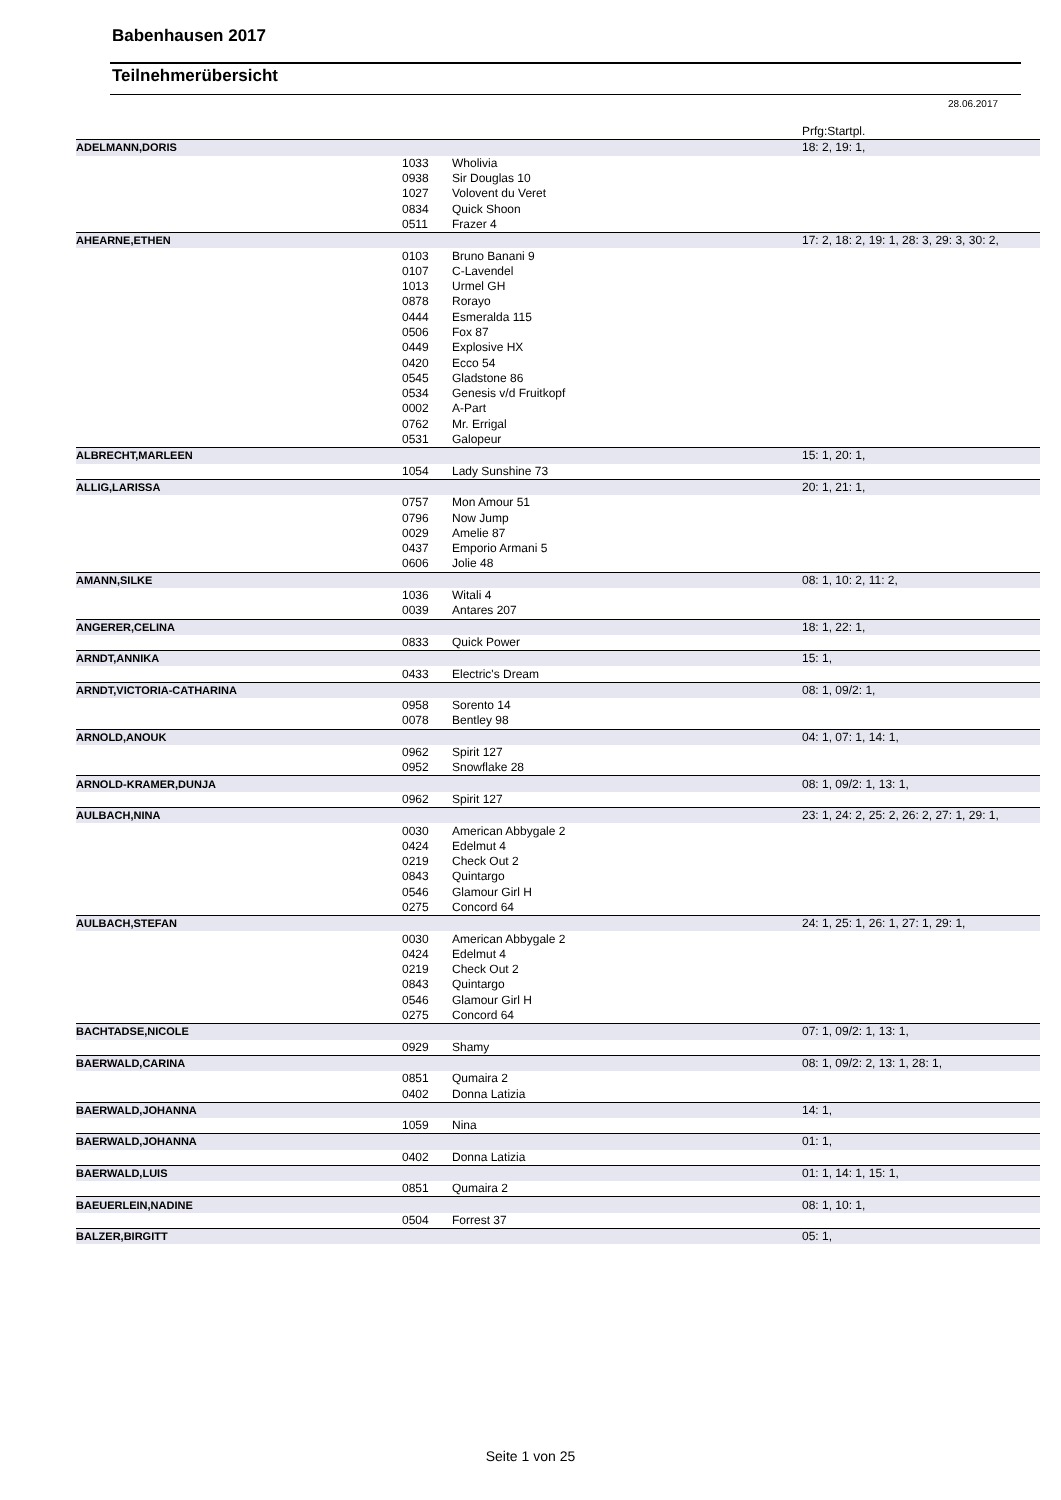Babenhausen 2017
Teilnehmerübersicht
28.06.2017
| | | | Prfg:Startpl. |
| ADELMANN,DORIS | | | 18: 2, 19: 1, |
| | 1033 | Wholivia | |
| | 0938 | Sir Douglas 10 | |
| | 1027 | Volovent du Veret | |
| | 0834 | Quick Shoon | |
| | 0511 | Frazer 4 | |
| AHEARNE,ETHEN | | | 17: 2, 18: 2, 19: 1, 28: 3, 29: 3, 30: 2, |
| | 0103 | Bruno Banani 9 | |
| | 0107 | C-Lavendel | |
| | 1013 | Urmel GH | |
| | 0878 | Rorayo | |
| | 0444 | Esmeralda 115 | |
| | 0506 | Fox 87 | |
| | 0449 | Explosive HX | |
| | 0420 | Ecco 54 | |
| | 0545 | Gladstone 86 | |
| | 0534 | Genesis v/d Fruitkopf | |
| | 0002 | A-Part | |
| | 0762 | Mr. Errigal | |
| | 0531 | Galopeur | |
| ALBRECHT,MARLEEN | | | 15: 1, 20: 1, |
| | 1054 | Lady Sunshine 73 | |
| ALLIG,LARISSA | | | 20: 1, 21: 1, |
| | 0757 | Mon Amour 51 | |
| | 0796 | Now Jump | |
| | 0029 | Amelie 87 | |
| | 0437 | Emporio Armani 5 | |
| | 0606 | Jolie 48 | |
| AMANN,SILKE | | | 08: 1, 10: 2, 11: 2, |
| | 1036 | Witali 4 | |
| | 0039 | Antares 207 | |
| ANGERER,CELINA | | | 18: 1, 22: 1, |
| | 0833 | Quick Power | |
| ARNDT,ANNIKA | | | 15: 1, |
| | 0433 | Electric's Dream | |
| ARNDT,VICTORIA-CATHARINA | | | 08: 1, 09/2: 1, |
| | 0958 | Sorento 14 | |
| | 0078 | Bentley 98 | |
| ARNOLD,ANOUK | | | 04: 1, 07: 1, 14: 1, |
| | 0962 | Spirit 127 | |
| | 0952 | Snowflake 28 | |
| ARNOLD-KRAMER,DUNJA | | | 08: 1, 09/2: 1, 13: 1, |
| | 0962 | Spirit 127 | |
| AULBACH,NINA | | | 23: 1, 24: 2, 25: 2, 26: 2, 27: 1, 29: 1, |
| | 0030 | American Abbygale 2 | |
| | 0424 | Edelmut 4 | |
| | 0219 | Check Out 2 | |
| | 0843 | Quintargo | |
| | 0546 | Glamour Girl H | |
| | 0275 | Concord 64 | |
| AULBACH,STEFAN | | | 24: 1, 25: 1, 26: 1, 27: 1, 29: 1, |
| | 0030 | American Abbygale 2 | |
| | 0424 | Edelmut 4 | |
| | 0219 | Check Out 2 | |
| | 0843 | Quintargo | |
| | 0546 | Glamour Girl H | |
| | 0275 | Concord 64 | |
| BACHTADSE,NICOLE | | | 07: 1, 09/2: 1, 13: 1, |
| | 0929 | Shamy | |
| BAERWALD,CARINA | | | 08: 1, 09/2: 2, 13: 1, 28: 1, |
| | 0851 | Qumaira 2 | |
| | 0402 | Donna Latizia | |
| BAERWALD,JOHANNA | | | 14: 1, |
| | 1059 | Nina | |
| BAERWALD,JOHANNA | | | 01: 1, |
| | 0402 | Donna Latizia | |
| BAERWALD,LUIS | | | 01: 1, 14: 1, 15: 1, |
| | 0851 | Qumaira 2 | |
| BAEUERLEIN,NADINE | | | 08: 1, 10: 1, |
| | 0504 | Forrest 37 | |
| BALZER,BIRGITT | | | 05: 1, |
Seite 1 von 25